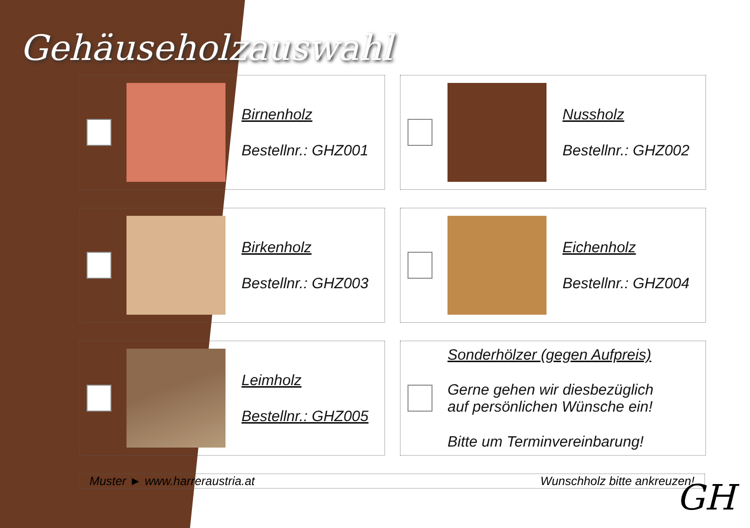Gehäuseholzauswahl
Birnenholz
Bestellnr.: GHZ001
Nussholz
Bestellnr.: GHZ002
Birkenholz
Bestellnr.: GHZ003
Eichenholz
Bestellnr.: GHZ004
Leimholz
Bestellnr.: GHZ005
Sonderhölzer (gegen Aufpreis)
Gerne gehen wir diesbezüglich
auf persönlichen Wünsche ein!
Bitte um Terminvereinbarung!
Muster ► www.harreraustria.at Wunschholz bitte ankreuzen!
GH